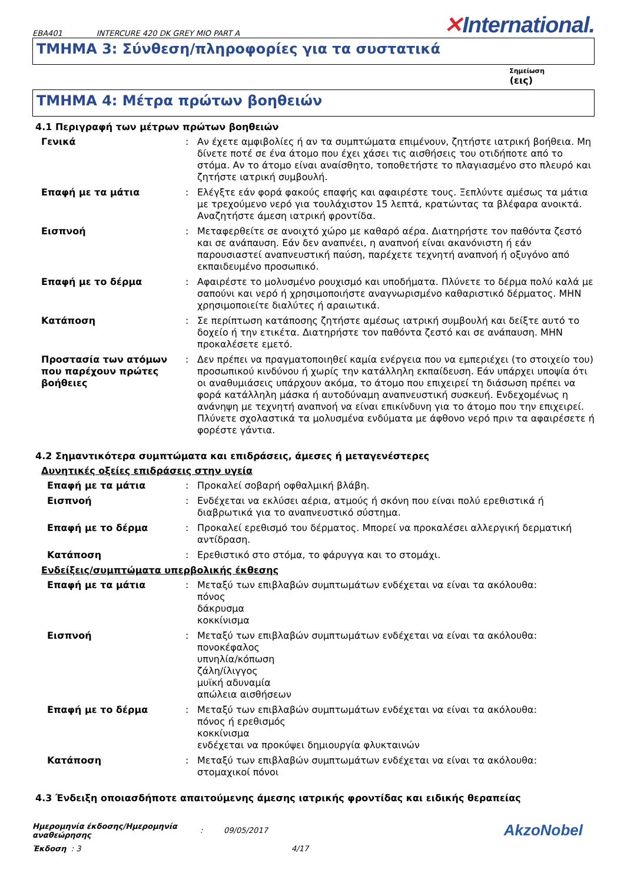EBA401 INTERCURE 420 DK GREY MIO PART A
✕International.
ΤΜΗΜΑ 3: Σύνθεση/πληροφορίες για τα συστατικά
Σημείωση
(εις)
ΤΜΗΜΑ 4: Μέτρα πρώτων βοηθειών
4.1 Περιγραφή των μέτρων πρώτων βοηθειών
Γενικά : Αν έχετε αμφιβολίες ή αν τα συμπτώματα επιμένουν, ζητήστε ιατρική βοήθεια. Μη δίνετε ποτέ σε ένα άτομο που έχει χάσει τις αισθήσεις του οτιδήποτε από το στόμα. Αν το άτομο είναι αναίσθητο, τοποθετήστε το πλαγιασμένο στο πλευρό και ζητήστε ιατρική συμβουλή.
Επαφή με τα μάτια : Ελέγξτε εάν φορά φακούς επαφής και αφαιρέστε τους. Ξεπλύντε αμέσως τα μάτια με τρεχούμενο νερό για τουλάχιστον 15 λεπτά, κρατώντας τα βλέφαρα ανοικτά. Αναζητήστε άμεση ιατρική φροντίδα.
Εισπνοή : Μεταφερθείτε σε ανοιχτό χώρο με καθαρό αέρα. Διατηρήστε τον παθόντα ζεστό και σε ανάπαυση. Εάν δεν αναπνέει, η αναπνοή είναι ακανόνιστη ή εάν παρουσιαστεί αναπνευστική παύση, παρέχετε τεχνητή αναπνοή ή οξυγόνο από εκπαιδευμένο προσωπικό.
Επαφή με το δέρμα : Αφαιρέστε το μολυσμένο ρουχισμό και υποδήματα. Πλύνετε το δέρμα πολύ καλά με σαπούνι και νερό ή χρησιμοποιήστε αναγνωρισμένο καθαριστικό δέρματος. ΜΗΝ χρησιμοποιείτε διαλύτες ή αραιωτικά.
Κατάποση : Σε περίπτωση κατάποσης ζητήστε αμέσως ιατρική συμβουλή και δείξτε αυτό το δοχείο ή την ετικέτα. Διατηρήστε τον παθόντα ζεστό και σε ανάπαυση. ΜΗΝ προκαλέσετε εμετό.
Προστασία των ατόμων που παρέχουν πρώτες βοήθειες
: Δεν πρέπει να πραγματοποιηθεί καμία ενέργεια που να εμπεριέχει (το στοιχείο του) προσωπικού κινδύνου ή χωρίς την κατάλληλη εκπαίδευση. Εάν υπάρχει υποψία ότι οι αναθυμιάσεις υπάρχουν ακόμα, το άτομο που επιχειρεί τη διάσωση πρέπει να φορά κατάλληλη μάσκα ή αυτοδύναμη αναπνευστική συσκευή. Ενδεχομένως η ανάνηψη με τεχνητή αναπνοή να είναι επικίνδυνη για το άτομο που την επιχειρεί. Πλύνετε σχολαστικά τα μολυσμένα ενδύματα με άφθονο νερό πριν τα αφαιρέσετε ή φορέστε γάντια.
4.2 Σημαντικότερα συμπτώματα και επιδράσεις, άμεσες ή μεταγενέστερες
Δυνητικές οξείες επιδράσεις στην υγεία
Επαφή με τα μάτια : Προκαλεί σοβαρή οφθαλμική βλάβη.
Εισπνοή : Ενδέχεται να εκλύσει αέρια, ατμούς ή σκόνη που είναι πολύ ερεθιστικά ή διαβρωτικά για το αναπνευστικό σύστημα.
Επαφή με το δέρμα : Προκαλεί ερεθισμό του δέρματος. Μπορεί να προκαλέσει αλλεργική δερματική αντίδραση.
Κατάποση : Ερεθιστικό στο στόμα, το φάρυγγα και το στομάχι.
Ενδείξεις/συμπτώματα υπερβολικής έκθεσης
Επαφή με τα μάτια : Μεταξύ των επιβλαβών συμπτωμάτων ενδέχεται να είναι τα ακόλουθα:
πόνος
δάκρυσμα
κοκκίνισμα
Εισπνοή : Μεταξύ των επιβλαβών συμπτωμάτων ενδέχεται να είναι τα ακόλουθα:
πονοκέφαλος
υπνηλία/κόπωση
ζάλη/ίλιγγος
μυϊκή αδυναμία
απώλεια αισθήσεων
Επαφή με το δέρμα : Μεταξύ των επιβλαβών συμπτωμάτων ενδέχεται να είναι τα ακόλουθα:
πόνος ή ερεθισμός
κοκκίνισμα
ενδέχεται να προκύψει δημιουργία φλυκταινών
Κατάποση : Μεταξύ των επιβλαβών συμπτωμάτων ενδέχεται να είναι τα ακόλουθα:
στομαχικοί πόνοι
4.3 Ένδειξη οποιασδήποτε απαιτούμενης άμεσης ιατρικής φροντίδας και ειδικής θεραπείας
Ημερομηνία έκδοσης/Ημερομηνία αναθεώρησης
: 09/05/2017
AkzoNobel
Έκδοση : 3 4/17